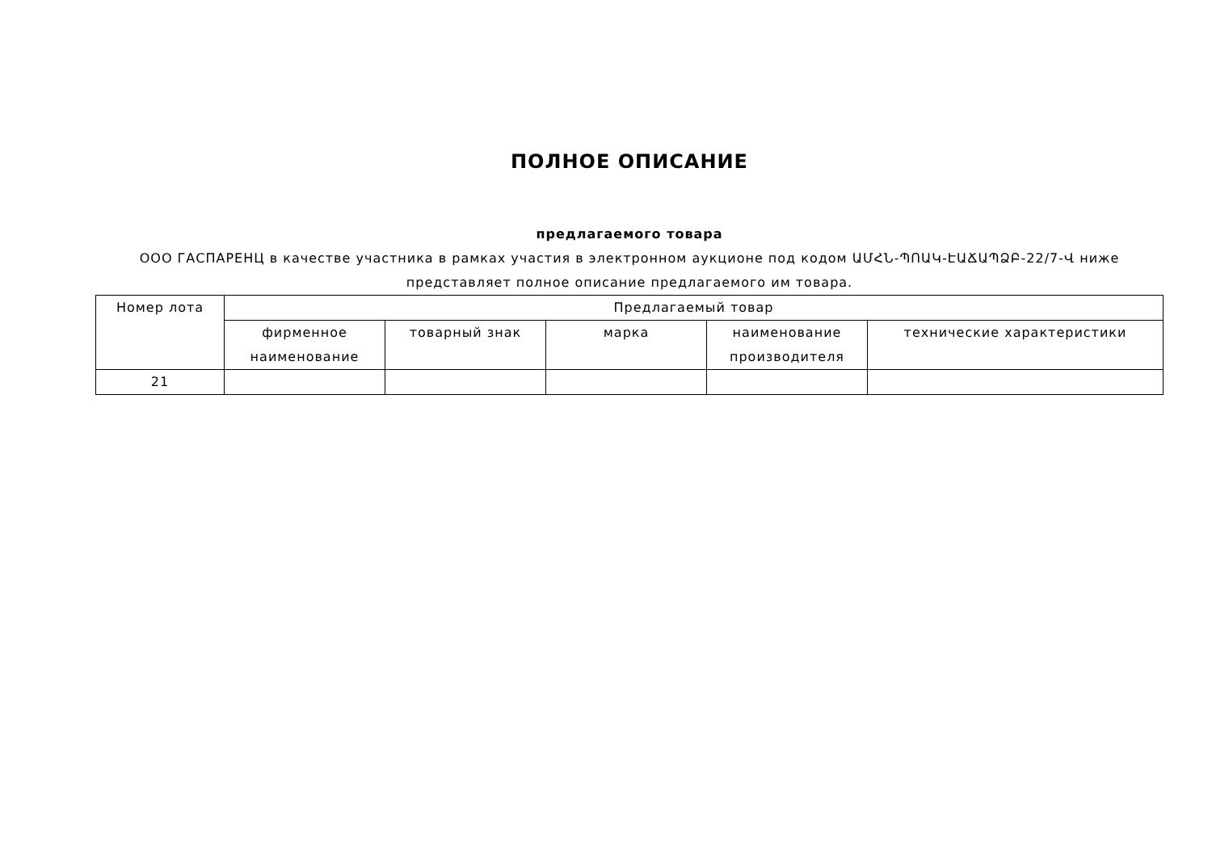ПОЛНОЕ ОПИСАНИЕ
предлагаемого товара
ООО ГАСПАРЕНЦ в качестве участника в рамках участия в электронном аукционе под кодом ԱՄՀՆ-ՊՈԱԿ-ԷԱՃԱՊՁԲ-22/7-Վ ниже представляет полное описание предлагаемого им товара.
| Номер лота | Предлагаемый товар | | | | |
| --- | --- | --- | --- | --- | --- |
| | фирменное наименование | товарный знак | марка | наименование производителя | технические характеристики |
| 21 | | | | | |